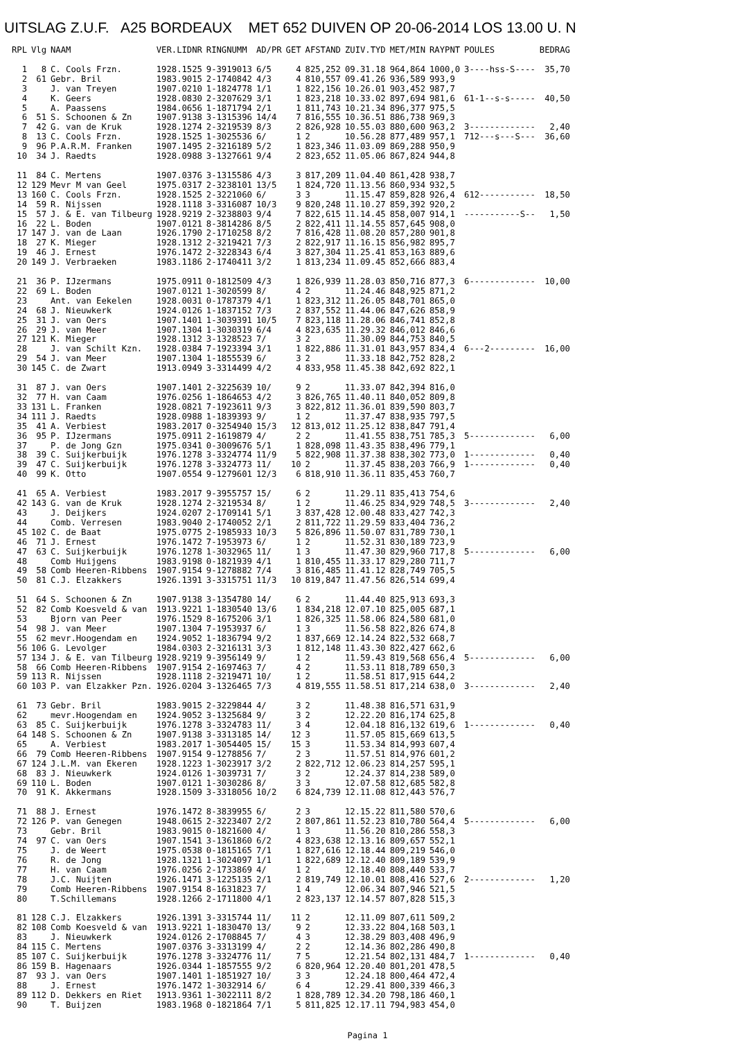UITSLAG Z.U.F. A25 BORDEAUX MET 652 DUIVEN OP 20-06-2014 LOS 13.00 U. N
| RPL | Vlg | NAAM | VER.LIDNR | RINGNUMM | AD/PR | GET | AFSTAND | ZUIV.TYD | MET/MIN | RAYPNT | POULES | BEDRAG |
| --- | --- | --- | --- | --- | --- | --- | --- | --- | --- | --- | --- | --- |
| 1 | 8 | C. Cools Frzn. | 1928.1525 | 9-3919013 | 6/5 | 4 | 825,252 | 09.31.18 | 964,864 | 1000,0 | 3----hss-S---- | 35,70 |
| 2 | 61 | Gebr. Bril | 1983.9015 | 2-1740842 | 4/3 | 4 | 810,557 | 09.41.26 | 936,589 | 993,9 | | |
| 3 | | J. van Treyen | 1907.0210 | 1-1824778 | 1/1 | 1 | 822,156 | 10.26.01 | 903,452 | 987,7 | | |
| 4 | | K. Geers | 1928.0830 | 2-3207629 | 3/1 | 1 | 823,218 | 10.33.02 | 897,694 | 981,6 | 61-1--s-s----- | 40,50 |
| 5 | | A. Paassens | 1984.0656 | 1-1871794 | 2/1 | 1 | 811,743 | 10.21.34 | 896,377 | 975,5 | | |
| 6 | 51 | S. Schoonen & Zn | 1907.9138 | 3-1315396 | 14/4 | 7 | 816,555 | 10.36.51 | 886,738 | 969,3 | | |
| 7 | 42 | G. van de Kruk | 1928.1274 | 2-3219539 | 8/3 | 2 | 826,928 | 10.55.03 | 880,600 | 963,2 | 3------------- | 2,40 |
| 8 | 13 | C. Cools Frzn. | 1928.1525 | 1-3025536 | 6/ | 1 | 2 | 10.56.28 | 877,489 | 957,1 | 712---s---S--- | 36,60 |
| 9 | 96 | P.A.R.M. Franken | 1907.1495 | 2-3216189 | 5/2 | 1 | 823,346 | 11.03.09 | 869,288 | 950,9 | | |
| 10 | 34 | J. Raedts | 1928.0988 | 3-1327661 | 9/4 | 2 | 823,652 | 11.05.06 | 867,824 | 944,8 | | |
| 11 | 84 | C. Mertens | 1907.0376 | 3-1315586 | 4/3 | 3 | 817,209 | 11.04.40 | 861,428 | 938,7 | | |
| 12 | 129 | Mevr M van Geel | 1975.0317 | 2-3238101 | 13/5 | 1 | 824,720 | 11.13.56 | 860,934 | 932,5 | | |
| 13 | 160 | C. Cools Frzn. | 1928.1525 | 2-3221060 | 6/ | 3 | 3 | 11.15.47 | 859,828 | 926,4 | 612----------- | 18,50 |
| 14 | 59 | R. Nijssen | 1928.1118 | 3-3316087 | 10/3 | 9 | 820,248 | 11.10.27 | 859,392 | 920,2 | | |
| 15 | 57 | J. & E. van Tilbeurg | 1928.9219 | 2-3238803 | 9/4 | 7 | 822,615 | 11.14.45 | 858,007 | 914,1 | -----------S-- | 1,50 |
| 16 | 22 | L. Boden | 1907.0121 | 8-3814286 | 8/5 | 2 | 822,411 | 11.14.55 | 857,645 | 908,0 | | |
| 17 | 147 | J. van de Laan | 1926.1790 | 2-1710258 | 8/2 | 7 | 816,428 | 11.08.20 | 857,280 | 901,8 | | |
| 18 | 27 | K. Mieger | 1928.1312 | 2-3219421 | 7/3 | 2 | 822,917 | 11.16.15 | 856,982 | 895,7 | | |
| 19 | 46 | J. Ernest | 1976.1472 | 2-3228343 | 6/4 | 3 | 827,304 | 11.25.41 | 853,163 | 889,6 | | |
| 20 | 149 | J. Verbraeken | 1983.1186 | 2-1740411 | 3/2 | 1 | 813,234 | 11.09.45 | 852,666 | 883,4 | | |
| 21 | 36 | P. IJzermans | 1975.0911 | 0-1812509 | 4/3 | 1 | 826,939 | 11.28.03 | 850,716 | 877,3 | 6------------- | 10,00 |
| 22 | 69 | L. Boden | 1907.0121 | 1-3020599 | 8/ | 4 | 2 | 11.24.46 | 848,925 | 871,2 | | |
| 23 | | Ant. van Eekelen | 1928.0031 | 0-1787379 | 4/1 | 1 | 823,312 | 11.26.05 | 848,701 | 865,0 | | |
| 24 | 68 | J. Nieuwkerk | 1924.0126 | 1-1837152 | 7/3 | 2 | 837,552 | 11.44.06 | 847,626 | 858,9 | | |
| 25 | 31 | J. van Oers | 1907.1401 | 1-3039391 | 10/5 | 7 | 823,118 | 11.28.06 | 846,741 | 852,8 | | |
| 26 | 29 | J. van Meer | 1907.1304 | 1-3030319 | 6/4 | 4 | 823,635 | 11.29.32 | 846,012 | 846,6 | | |
| 27 | 121 | K. Mieger | 1928.1312 | 3-1328523 | 7/ | 3 | 2 | 11.30.09 | 844,753 | 840,5 | | |
| 28 | | J. van Schilt Kzn. | 1928.0384 | 7-1923394 | 3/1 | 1 | 822,886 | 11.31.01 | 843,957 | 834,4 | 6---2--------- | 16,00 |
| 29 | 54 | J. van Meer | 1907.1304 | 1-1855539 | 6/ | 3 | 2 | 11.33.18 | 842,752 | 828,2 | | |
| 30 | 145 | C. de Zwart | 1913.0949 | 3-3314499 | 4/2 | 4 | 833,958 | 11.45.38 | 842,692 | 822,1 | | |
| 31 | 87 | J. van Oers | 1907.1401 | 2-3225639 | 10/ | 9 | 2 | 11.33.07 | 842,394 | 816,0 | | |
| 32 | 77 | H. van Caam | 1976.0256 | 1-1864653 | 4/2 | 3 | 826,765 | 11.40.11 | 840,052 | 809,8 | | |
| 33 | 131 | L. Franken | 1928.0821 | 7-1923611 | 9/3 | 3 | 822,812 | 11.36.01 | 839,590 | 803,7 | | |
| 34 | 111 | J. Raedts | 1928.0988 | 1-1839393 | 9/ | 1 | 2 | 11.37.47 | 838,935 | 797,5 | | |
| 35 | 41 | A. Verbiest | 1983.2017 | 0-3254940 | 15/3 | 12 | 813,012 | 11.25.12 | 838,847 | 791,4 | | |
| 36 | 95 | P. IJzermans | 1975.0911 | 2-1619879 | 4/ | 2 | 2 | 11.41.55 | 838,751 | 785,3 | 5------------- | 6,00 |
| 37 | | P. de Jong Gzn | 1975.0341 | 0-3009676 | 5/1 | 1 | 828,098 | 11.43.35 | 838,496 | 779,1 | | |
| 38 | 39 | C. Suijkerbuijk | 1976.1278 | 3-3324774 | 11/9 | 5 | 822,908 | 11.37.38 | 838,302 | 773,0 | 1------------- | 0,40 |
| 39 | 47 | C. Suijkerbuijk | 1976.1278 | 3-3324773 | 11/ | 10 | 2 | 11.37.45 | 838,203 | 766,9 | 1------------- | 0,40 |
| 40 | 99 | K. Otto | 1907.0554 | 9-1279601 | 12/3 | 6 | 818,910 | 11.36.11 | 835,453 | 760,7 | | |
| 41 | 65 | A. Verbiest | 1983.2017 | 9-3955757 | 15/ | 6 | 2 | 11.29.11 | 835,413 | 754,6 | | |
| 42 | 143 | G. van de Kruk | 1928.1274 | 2-3219534 | 8/ | 1 | 2 | 11.46.25 | 834,929 | 748,5 | 3------------- | 2,40 |
| 43 | | J. Deijkers | 1924.0207 | 2-1709141 | 5/1 | 3 | 837,428 | 12.00.48 | 833,427 | 742,3 | | |
| 44 | | Comb. Verresen | 1983.9040 | 2-1740052 | 2/1 | 2 | 811,722 | 11.29.59 | 833,404 | 736,2 | | |
| 45 | 102 | C. de Baat | 1975.0775 | 2-1985933 | 10/3 | 5 | 826,896 | 11.50.07 | 831,789 | 730,1 | | |
| 46 | 71 | J. Ernest | 1976.1472 | 7-1953973 | 6/ | 1 | 2 | 11.52.31 | 830,189 | 723,9 | | |
| 47 | 63 | C. Suijkerbuijk | 1976.1278 | 1-3032965 | 11/ | 1 | 3 | 11.47.30 | 829,960 | 717,8 | 5------------- | 6,00 |
| 48 | | Comb Huijgens | 1983.9198 | 0-1821939 | 4/1 | 1 | 810,455 | 11.33.17 | 829,280 | 711,7 | | |
| 49 | 58 | Comb Heeren-Ribbens | 1907.9154 | 9-1278882 | 7/4 | 3 | 816,485 | 11.41.12 | 828,749 | 705,5 | | |
| 50 | 81 | C.J. Elzakkers | 1926.1391 | 3-3315751 | 11/3 | 10 | 819,847 | 11.47.56 | 826,514 | 699,4 | | |
| 51 | 64 | S. Schoonen & Zn | 1907.9138 | 3-1354780 | 14/ | 6 | 2 | 11.44.40 | 825,913 | 693,3 | | |
| 52 | 82 | Comb Koesveld & van | 1913.9221 | 1-1830540 | 13/6 | 1 | 834,218 | 12.07.10 | 825,005 | 687,1 | | |
| 53 | | Bjorn van Peer | 1976.1529 | 8-1675206 | 3/1 | 1 | 826,325 | 11.58.06 | 824,580 | 681,0 | | |
| 54 | 98 | J. van Meer | 1907.1304 | 7-1953937 | 6/ | 1 | 3 | 11.56.58 | 822,826 | 674,8 | | |
| 55 | 62 | mevr.Hoogendam en | 1924.9052 | 1-1836794 | 9/2 | 1 | 837,669 | 12.14.24 | 822,532 | 668,7 | | |
| 56 | 106 | G. Levolger | 1984.0303 | 2-3216131 | 3/3 | 1 | 812,148 | 11.43.30 | 822,427 | 662,6 | | |
| 57 | 134 | J. & E. van Tilbeurg | 1928.9219 | 9-3956149 | 9/ | 1 | 2 | 11.59.43 | 819,568 | 656,4 | 5------------- | 6,00 |
| 58 | 66 | Comb Heeren-Ribbens | 1907.9154 | 2-1697463 | 7/ | 4 | 2 | 11.53.11 | 818,789 | 650,3 | | |
| 59 | 113 | R. Nijssen | 1928.1118 | 2-3219471 | 10/ | 1 | 2 | 11.58.51 | 817,915 | 644,2 | | |
| 60 | 103 | P. van Elzakker Pzn. | 1926.0204 | 3-1326465 | 7/3 | 4 | 819,555 | 11.58.51 | 817,214 | 638,0 | 3------------- | 2,40 |
| 61 | 73 | Gebr. Bril | 1983.9015 | 2-3229844 | 4/ | 3 | 2 | 11.48.38 | 816,571 | 631,9 | | |
| 62 | | mevr.Hoogendam en | 1924.9052 | 3-1325684 | 9/ | 3 | 2 | 12.22.20 | 816,174 | 625,8 | | |
| 63 | 85 | C. Suijkerbuijk | 1976.1278 | 3-3324783 | 11/ | 3 | 4 | 12.04.18 | 816,132 | 619,6 | 1------------- | 0,40 |
| 64 | 148 | S. Schoonen & Zn | 1907.9138 | 3-3313185 | 14/ | 12 | 3 | 11.57.05 | 815,669 | 613,5 | | |
| 65 | | A. Verbiest | 1983.2017 | 1-3054405 | 15/ | 15 | 3 | 11.53.34 | 814,993 | 607,4 | | |
| 66 | 79 | Comb Heeren-Ribbens | 1907.9154 | 9-1278856 | 7/ | 2 | 3 | 11.57.51 | 814,976 | 601,2 | | |
| 67 | 124 | J.L.M. van Ekeren | 1928.1223 | 1-3023917 | 3/2 | 2 | 822,712 | 12.06.23 | 814,257 | 595,1 | | |
| 68 | 83 | J. Nieuwkerk | 1924.0126 | 1-3039731 | 7/ | 3 | 2 | 12.24.37 | 814,238 | 589,0 | | |
| 69 | 110 | L. Boden | 1907.0121 | 1-3030286 | 8/ | 3 | 3 | 12.07.58 | 812,685 | 582,8 | | |
| 70 | 91 | K. Akkermans | 1928.1509 | 3-3318056 | 10/2 | 6 | 824,739 | 12.11.08 | 812,443 | 576,7 | | |
| 71 | 88 | J. Ernest | 1976.1472 | 8-3839955 | 6/ | 2 | 3 | 12.15.22 | 811,580 | 570,6 | | |
| 72 | 126 | P. van Genegen | 1948.0615 | 2-3223407 | 2/2 | 2 | 807,861 | 11.52.23 | 810,780 | 564,4 | 5------------- | 6,00 |
| 73 | | Gebr. Bril | 1983.9015 | 0-1821600 | 4/ | 1 | 3 | 11.56.20 | 810,286 | 558,3 | | |
| 74 | 97 | C. van Oers | 1907.1541 | 3-1361860 | 6/2 | 4 | 823,638 | 12.13.16 | 809,657 | 552,1 | | |
| 75 | | J. de Weert | 1975.0538 | 0-1815165 | 7/1 | 1 | 827,616 | 12.18.44 | 809,219 | 546,0 | | |
| 76 | | R. de Jong | 1928.1321 | 1-3024097 | 1/1 | 1 | 822,689 | 12.12.40 | 809,189 | 539,9 | | |
| 77 | | H. van Caam | 1976.0256 | 2-1733869 | 4/ | 1 | 2 | 12.18.40 | 808,440 | 533,7 | | |
| 78 | | J.C. Nuijten | 1926.1471 | 3-1225135 | 2/1 | 2 | 819,749 | 12.10.01 | 808,416 | 527,6 | 2------------- | 1,20 |
| 79 | | Comb Heeren-Ribbens | 1907.9154 | 8-1631823 | 7/ | 1 | 4 | 12.06.34 | 807,946 | 521,5 | | |
| 80 | | T.Schillemans | 1928.1266 | 2-1711800 | 4/1 | 2 | 823,137 | 12.14.57 | 807,828 | 515,3 | | |
| 81 | 128 | C.J. Elzakkers | 1926.1391 | 3-3315744 | 11/ | 11 | 2 | 12.11.09 | 807,611 | 509,2 | | |
| 82 | 108 | Comb Koesveld & van | 1913.9221 | 1-1830470 | 13/ | 9 | 2 | 12.33.22 | 804,168 | 503,1 | | |
| 83 | | J. Nieuwkerk | 1924.0126 | 2-1708845 | 7/ | 4 | 3 | 12.38.29 | 803,408 | 496,9 | | |
| 84 | 115 | C. Mertens | 1907.0376 | 3-3313199 | 4/ | 2 | 2 | 12.14.36 | 802,286 | 490,8 | | |
| 85 | 107 | C. Suijkerbuijk | 1976.1278 | 3-3324776 | 11/ | 7 | 5 | 12.21.54 | 802,131 | 484,7 | 1------------- | 0,40 |
| 86 | 159 | B. Hagenaars | 1926.0344 | 1-1857555 | 9/2 | 6 | 820,964 | 12.20.40 | 801,201 | 478,5 | | |
| 87 | 93 | J. van Oers | 1907.1401 | 1-1851927 | 10/ | 3 | 3 | 12.24.18 | 800,464 | 472,4 | | |
| 88 | | J. Ernest | 1976.1472 | 1-3032914 | 6/ | 6 | 4 | 12.29.41 | 800,339 | 466,3 | | |
| 89 | 112 | D. Dekkers en Riet | 1913.9361 | 1-3022111 | 8/2 | 1 | 828,789 | 12.34.20 | 798,186 | 460,1 | | |
| 90 | | T. Buijzen | 1983.1968 | 0-1821864 | 7/1 | 5 | 811,825 | 12.17.11 | 794,983 | 454,0 | | |
Pagina 1